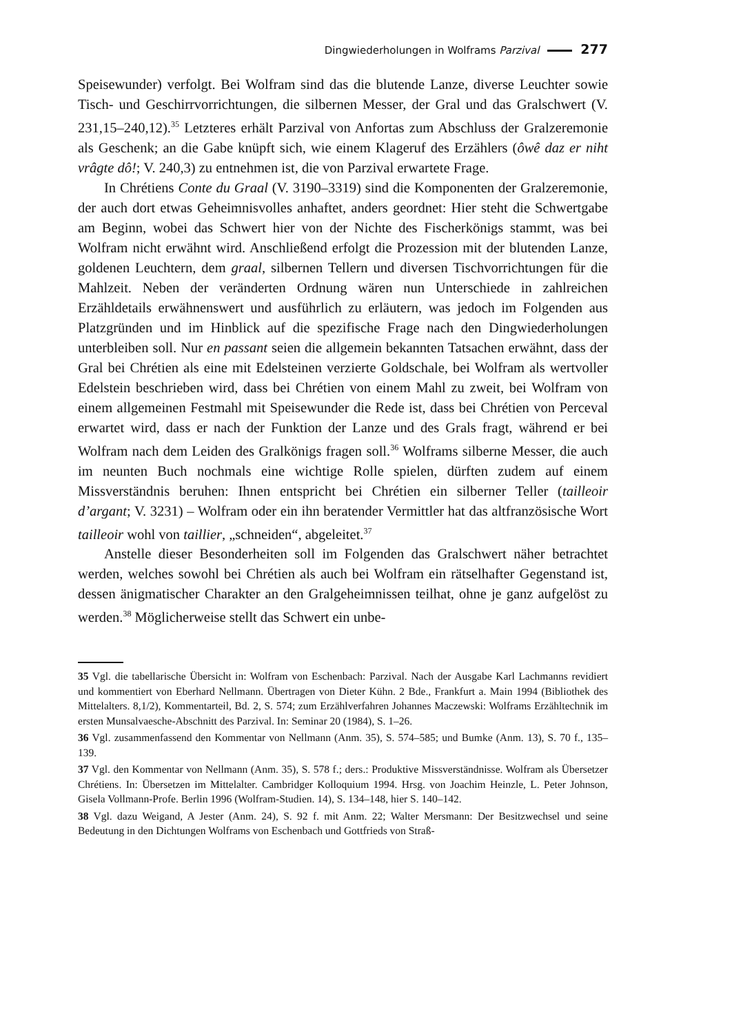Dingwiederholungen in Wolframs Parzival 277
Speisewunder) verfolgt. Bei Wolfram sind das die blutende Lanze, diverse Leuchter sowie Tisch- und Geschirrvorrichtungen, die silbernen Messer, der Gral und das Gralschwert (V. 231,15–240,12).<sup>35</sup> Letzteres erhält Parzival von Anfortas zum Abschluss der Gralzeremonie als Geschenk; an die Gabe knüpft sich, wie einem Klageruf des Erzählers (ôwê daz er niht vrâgte dô!; V. 240,3) zu entnehmen ist, die von Parzival erwartete Frage.
In Chrétiens Conte du Graal (V. 3190–3319) sind die Komponenten der Gralzeremonie, der auch dort etwas Geheimnisvolles anhaftet, anders geordnet: Hier steht die Schwertgabe am Beginn, wobei das Schwert hier von der Nichte des Fischerkönigs stammt, was bei Wolfram nicht erwähnt wird. Anschließend erfolgt die Prozession mit der blutenden Lanze, goldenen Leuchtern, dem graal, silbernen Tellern und diversen Tischvorrichtungen für die Mahlzeit. Neben der veränderten Ordnung wären nun Unterschiede in zahlreichen Erzähldetails erwähnenswert und ausführlich zu erläutern, was jedoch im Folgenden aus Platzgründen und im Hinblick auf die spezifische Frage nach den Dingwiederholungen unterbleiben soll. Nur en passant seien die allgemein bekannten Tatsachen erwähnt, dass der Gral bei Chrétien als eine mit Edelsteinen verzierte Goldschale, bei Wolfram als wertvoller Edelstein beschrieben wird, dass bei Chrétien von einem Mahl zu zweit, bei Wolfram von einem allgemeinen Festmahl mit Speisewunder die Rede ist, dass bei Chrétien von Perceval erwartet wird, dass er nach der Funktion der Lanze und des Grals fragt, während er bei Wolfram nach dem Leiden des Gralkönigs fragen soll.<sup>36</sup> Wolframs silberne Messer, die auch im neunten Buch nochmals eine wichtige Rolle spielen, dürften zudem auf einem Missverständnis beruhen: Ihnen entspricht bei Chrétien ein silberner Teller (tailleoir d’argant; V. 3231) – Wolfram oder ein ihn beratender Vermittler hat das altfranzösische Wort tailleoir wohl von taillier, „schneiden“, abgeleitet.<sup>37</sup>
Anstelle dieser Besonderheiten soll im Folgenden das Gralschwert näher betrachtet werden, welches sowohl bei Chrétien als auch bei Wolfram ein rätselhafter Gegenstand ist, dessen änigmatischer Charakter an den Gralgeheimnissen teilhat, ohne je ganz aufgelöst zu werden.<sup>38</sup> Möglicherweise stellt das Schwert ein unbe-
35 Vgl. die tabellarische Übersicht in: Wolfram von Eschenbach: Parzival. Nach der Ausgabe Karl Lachmanns revidiert und kommentiert von Eberhard Nellmann. Übertragen von Dieter Kühn. 2 Bde., Frankfurt a. Main 1994 (Bibliothek des Mittelalters. 8,1/2), Kommentarteil, Bd. 2, S. 574; zum Erzählverfahren Johannes Maczewski: Wolframs Erzähltechnik im ersten Munsalvaesche-Abschnitt des Parzival. In: Seminar 20 (1984), S. 1–26.
36 Vgl. zusammenfassend den Kommentar von Nellmann (Anm. 35), S. 574–585; und Bumke (Anm. 13), S. 70 f., 135–139.
37 Vgl. den Kommentar von Nellmann (Anm. 35), S. 578 f.; ders.: Produktive Missverständnisse. Wolfram als Übersetzer Chrétiens. In: Übersetzen im Mittelalter. Cambridger Kolloquium 1994. Hrsg. von Joachim Heinzle, L. Peter Johnson, Gisela Vollmann-Profe. Berlin 1996 (Wolfram-Studien. 14), S. 134–148, hier S. 140–142.
38 Vgl. dazu Weigand, A Jester (Anm. 24), S. 92 f. mit Anm. 22; Walter Mersmann: Der Besitzwechsel und seine Bedeutung in den Dichtungen Wolframs von Eschenbach und Gottfrieds von Straß-